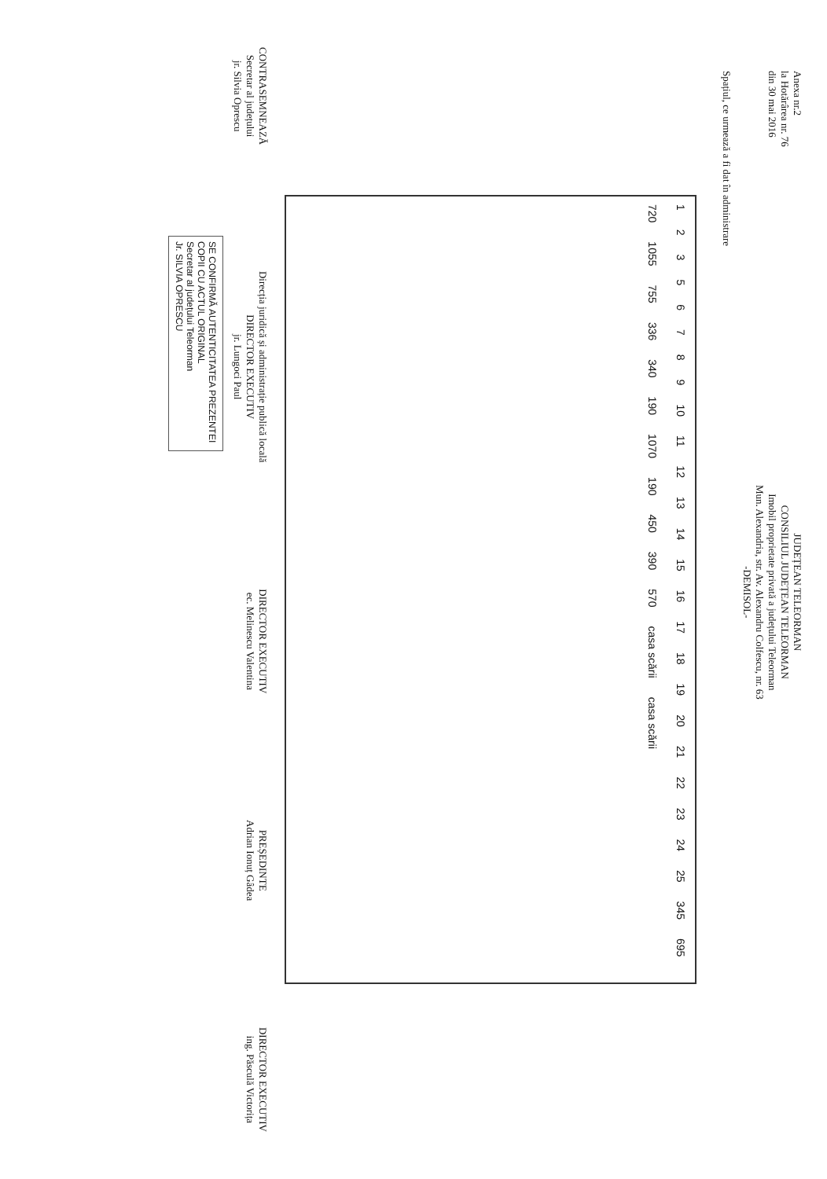Anexa nr.2
la Hotărârea nr. 76
din 30 mai 2016
JUDEȚEAN TELEORMAN
CONSILIUL JUDEȚEAN TELEORMAN
Imobil proprietate privată a județului Teleorman
Mun. Alexandria, str. Av. Alexandru Colfescu, nr. 63
-DEMISOL-
Spațiul, ce urmează a fi dat în administrare
1 2 3 5 6 7 8 9 10 11 12 13 14 15 16 17 18 19 20 21 22 23 24 25 345 695 720 1055 755 336 340 190 1070 190 450 390 570 casa scării casa scării
CONTRASEMNEAZĂ
Secretar al județului
jr. Silvia Oprescu
Direcția juridică și administrație publică locală
DIRECTOR EXECUTIV
jr. Lungoci Paul
DIRECTOR EXECUTIV
ec. Melinescu Valentina
PREȘEDINTE
Adrian Ionuț Gâdea
DIRECTOR EXECUTIV
ing. Păsculă Victorița
SE CONFIRMĂ AUTENTICITATEA PREZENTEI COPII CU ACTUL ORIGINAL
Secretar al județului Teleorman
Jr. SILVIA OPRESCU